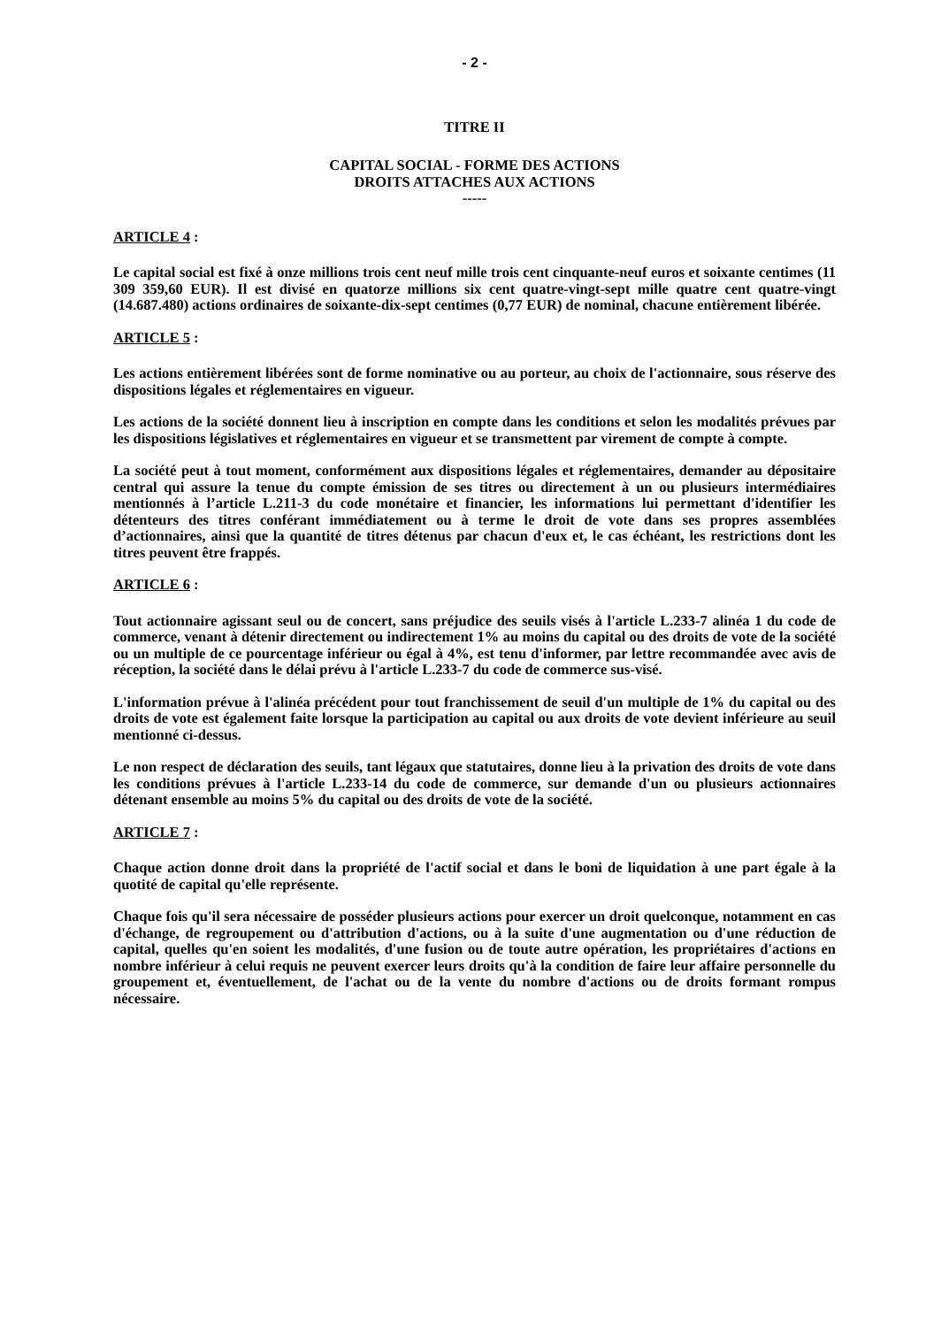- 2 -
TITRE II
CAPITAL SOCIAL - FORME DES ACTIONS
DROITS ATTACHES AUX ACTIONS
-----
ARTICLE 4 :
Le capital social est fixé à onze millions trois cent neuf mille trois cent cinquante-neuf euros et soixante centimes (11 309 359,60 EUR). Il est divisé en quatorze millions six cent quatre-vingt-sept mille quatre cent quatre-vingt (14.687.480) actions ordinaires de soixante-dix-sept centimes (0,77 EUR) de nominal, chacune entièrement libérée.
ARTICLE 5 :
Les actions entièrement libérées sont de forme nominative ou au porteur, au choix de l'actionnaire, sous réserve des dispositions légales et réglementaires en vigueur.
Les actions de la société donnent lieu à inscription en compte dans les conditions et selon les modalités prévues par les dispositions législatives et réglementaires en vigueur et se transmettent par virement de compte à compte.
La société peut à tout moment, conformément aux dispositions légales et réglementaires, demander au dépositaire central qui assure la tenue du compte émission de ses titres ou directement à un ou plusieurs intermédiaires mentionnés à l’article L.211-3 du code monétaire et financier, les informations lui permettant d'identifier les détenteurs des titres conférant immédiatement ou à terme le droit de vote dans ses propres assemblées d’actionnaires, ainsi que la quantité de titres détenus par chacun d'eux et, le cas échéant, les restrictions dont les titres peuvent être frappés.
ARTICLE 6 :
Tout actionnaire agissant seul ou de concert, sans préjudice des seuils visés à l'article L.233-7 alinéa 1 du code de commerce, venant à détenir directement ou indirectement 1% au moins du capital ou des droits de vote de la société ou un multiple de ce pourcentage inférieur ou égal à 4%, est tenu d'informer, par lettre recommandée avec avis de réception, la société dans le délai prévu à l'article L.233-7 du code de commerce sus-visé.
L'information prévue à l'alinéa précédent pour tout franchissement de seuil d'un multiple de 1% du capital ou des droits de vote est également faite lorsque la participation au capital ou aux droits de vote devient inférieure au seuil mentionné ci-dessus.
Le non respect de déclaration des seuils, tant légaux que statutaires, donne lieu à la privation des droits de vote dans les conditions prévues à l'article L.233-14 du code de commerce, sur demande d'un ou plusieurs actionnaires détenant ensemble au moins 5% du capital ou des droits de vote de la société.
ARTICLE 7 :
Chaque action donne droit dans la propriété de l'actif social et dans le boni de liquidation à une part égale à la quotité de capital qu'elle représente.
Chaque fois qu'il sera nécessaire de posséder plusieurs actions pour exercer un droit quelconque, notamment en cas d'échange, de regroupement ou d'attribution d'actions, ou à la suite d'une augmentation ou d'une réduction de capital, quelles qu'en soient les modalités, d'une fusion ou de toute autre opération, les propriétaires d'actions en nombre inférieur à celui requis ne peuvent exercer leurs droits qu'à la condition de faire leur affaire personnelle du groupement et, éventuellement, de l'achat ou de la vente du nombre d'actions ou de droits formant rompus nécessaire.